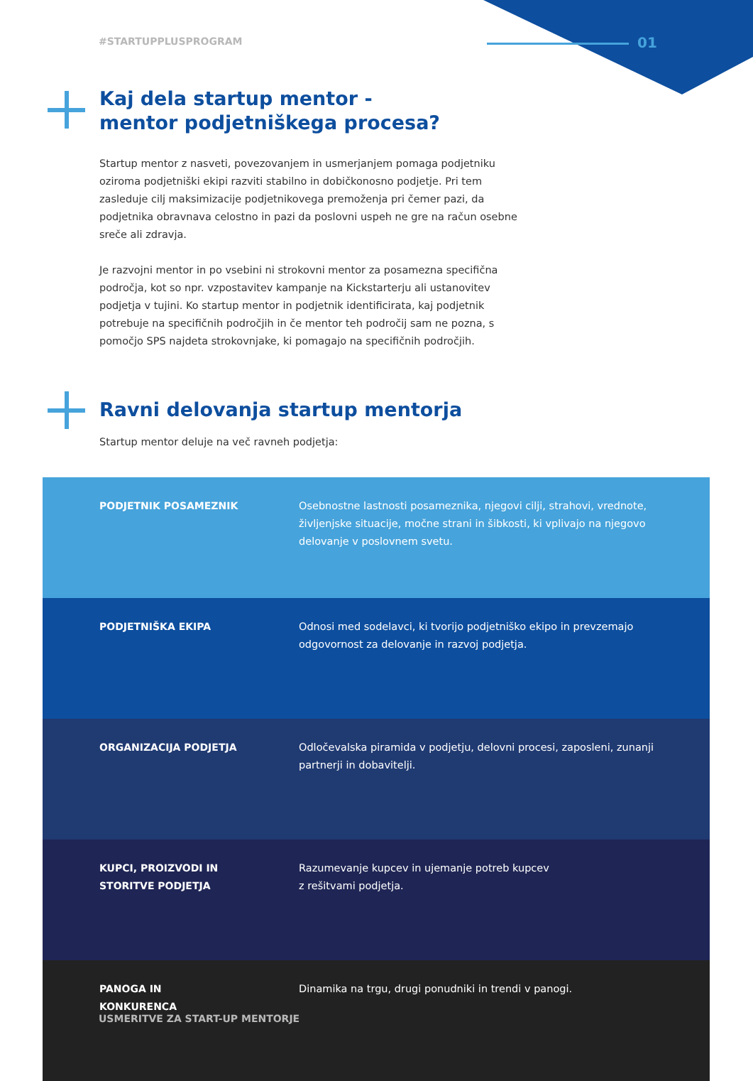#STARTUPPLUSPROGRAM 01
Kaj dela startup mentor -
mentor podjetniškega procesa?
Startup mentor z nasveti, povezovanjem in usmerjanjem pomaga podjetniku oziroma podjetniški ekipi razviti stabilno in dobičkonosno podjetje. Pri tem zasleduje cilj maksimizacije podjetnikovega premoženja pri čemer pazi, da podjetnika obravnava celostno in pazi da poslovni uspeh ne gre na račun osebne sreče ali zdravja.
Je razvojni mentor in po vsebini ni strokovni mentor za posamezna specifična področja, kot so npr. vzpostavitev kampanje na Kickstarterju ali ustanovitev podjetja v tujini. Ko startup mentor in podjetnik identificirata, kaj podjetnik potrebuje na specifičnih področjih in če mentor teh področij sam ne pozna, s pomočjo SPS najdeta strokovnjake, ki pomagajo na specifičnih področjih.
Ravni delovanja startup mentorja
Startup mentor deluje na več ravneh podjetja:
| PODJETNIK POSAMEZNIK | Osebnostne lastnosti posameznika, njegovi cilji, strahovi, vrednote, življenjske situacije, močne strani in šibkosti, ki vplivajo na njegovo delovanje v poslovnem svetu. |
| PODJETNIŠKA EKIPA | Odnosi med sodelavci, ki tvorijo podjetniško ekipo in prevzemajo odgovornost za delovanje in razvoj podjetja. |
| ORGANIZACIJA PODJETJA | Odločevalska piramida v podjetju, delovni procesi, zaposleni, zunanji partnerji in dobavitelji. |
| KUPCI, PROIZVODI IN STORITVE PODJETJA | Razumevanje kupcev in ujemanje potreb kupcev z rešitvami podjetja. |
| PANOGA IN KONKURENCA | Dinamika na trgu, drugi ponudniki in trendi v panogi. |
USMERITVE ZA START-UP MENTORJE